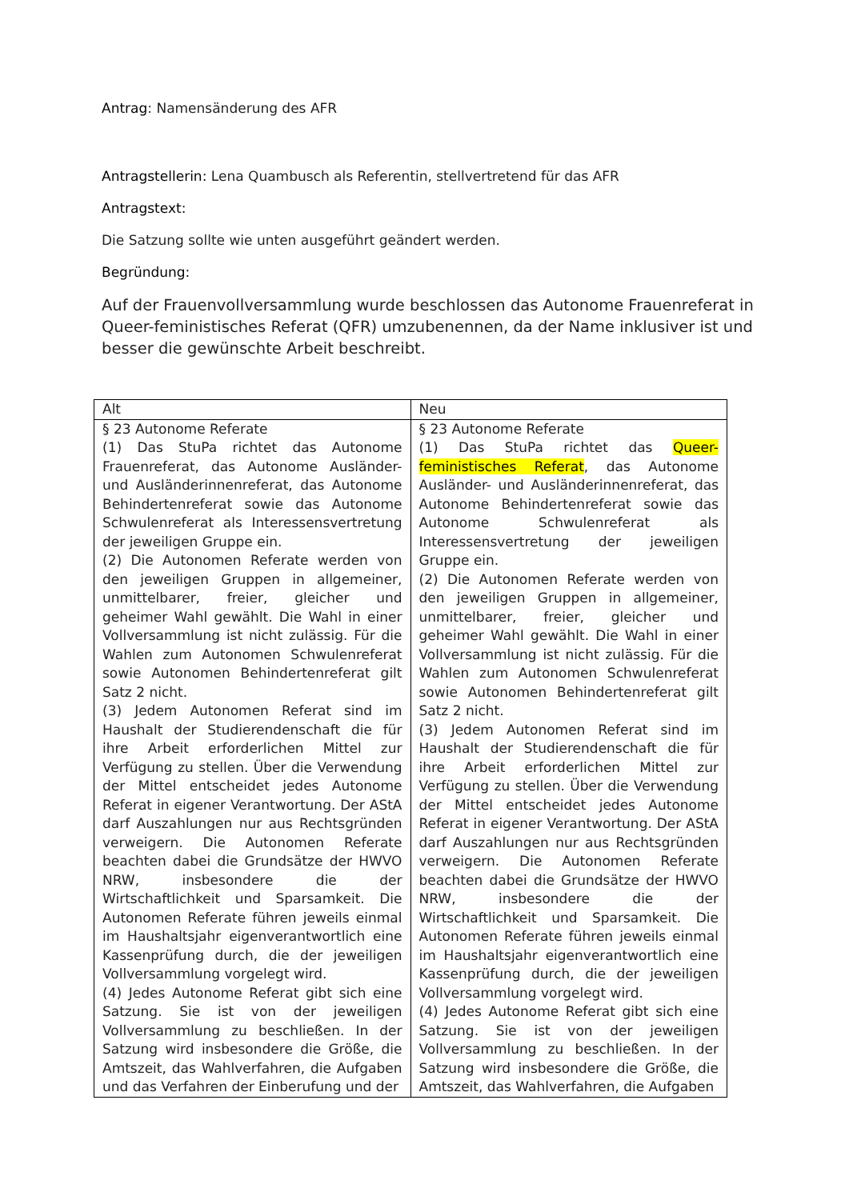Antrag: Namensänderung des AFR
Antragstellerin: Lena Quambusch als Referentin, stellvertretend für das AFR
Antragstext:
Die Satzung sollte wie unten ausgeführt geändert werden.
Begründung:
Auf der Frauenvollversammlung wurde beschlossen das Autonome Frauenreferat in Queer-feministisches Referat (QFR) umzubenennen, da der Name inklusiver ist und besser die gewünschte Arbeit beschreibt.
| Alt | Neu |
| § 23 Autonome Referate (1) Das StuPa richtet das Autonome Frauenreferat, das Autonome Ausländer- und Ausländerinnenreferat, das Autonome Behindertenreferat sowie das Autonome Schwulenreferat als Interessensvertretung der jeweiligen Gruppe ein. (2) Die Autonomen Referate werden von den jeweiligen Gruppen in allgemeiner, unmittelbarer, freier, gleicher und geheimer Wahl gewählt. Die Wahl in einer Vollversammlung ist nicht zulässig. Für die Wahlen zum Autonomen Schwulenreferat sowie Autonomen Behindertenreferat gilt Satz 2 nicht. (3) Jedem Autonomen Referat sind im Haushalt der Studierendenschaft die für ihre Arbeit erforderlichen Mittel zur Verfügung zu stellen. Über die Verwendung der Mittel entscheidet jedes Autonome Referat in eigener Verantwortung. Der AStA darf Auszahlungen nur aus Rechtsgründen verweigern. Die Autonomen Referate beachten dabei die Grundsätze der HWVO NRW, insbesondere die der Wirtschaftlichkeit und Sparsamkeit. Die Autonomen Referate führen jeweils einmal im Haushaltsjahr eigenverantwortlich eine Kassenprüfung durch, die der jeweiligen Vollversammlung vorgelegt wird. (4) Jedes Autonome Referat gibt sich eine Satzung. Sie ist von der jeweiligen Vollversammlung zu beschließen. In der Satzung wird insbesondere die Größe, die Amtszeit, das Wahlverfahren, die Aufgaben und das Verfahren der Einberufung und der | § 23 Autonome Referate (1) Das StuPa richtet das Queer-feministisches Referat , das Autonome Ausländer- und Ausländerinnenreferat, das Autonome Behindertenreferat sowie das Autonome Schwulenreferat als Interessensvertretung der jeweiligen Gruppe ein. (2) Die Autonomen Referate werden von den jeweiligen Gruppen in allgemeiner, unmittelbarer, freier, gleicher und geheimer Wahl gewählt. Die Wahl in einer Vollversammlung ist nicht zulässig. Für die Wahlen zum Autonomen Schwulenreferat sowie Autonomen Behindertenreferat gilt Satz 2 nicht. (3) Jedem Autonomen Referat sind im Haushalt der Studierendenschaft die für ihre Arbeit erforderlichen Mittel zur Verfügung zu stellen. Über die Verwendung der Mittel entscheidet jedes Autonome Referat in eigener Verantwortung. Der AStA darf Auszahlungen nur aus Rechtsgründen verweigern. Die Autonomen Referate beachten dabei die Grundsätze der HWVO NRW, insbesondere die der Wirtschaftlichkeit und Sparsamkeit. Die Autonomen Referate führen jeweils einmal im Haushaltsjahr eigenverantwortlich eine Kassenprüfung durch, die der jeweiligen Vollversammlung vorgelegt wird. (4) Jedes Autonome Referat gibt sich eine Satzung. Sie ist von der jeweiligen Vollversammlung zu beschließen. In der Satzung wird insbesondere die Größe, die Amtszeit, das Wahlverfahren, die Aufgaben |